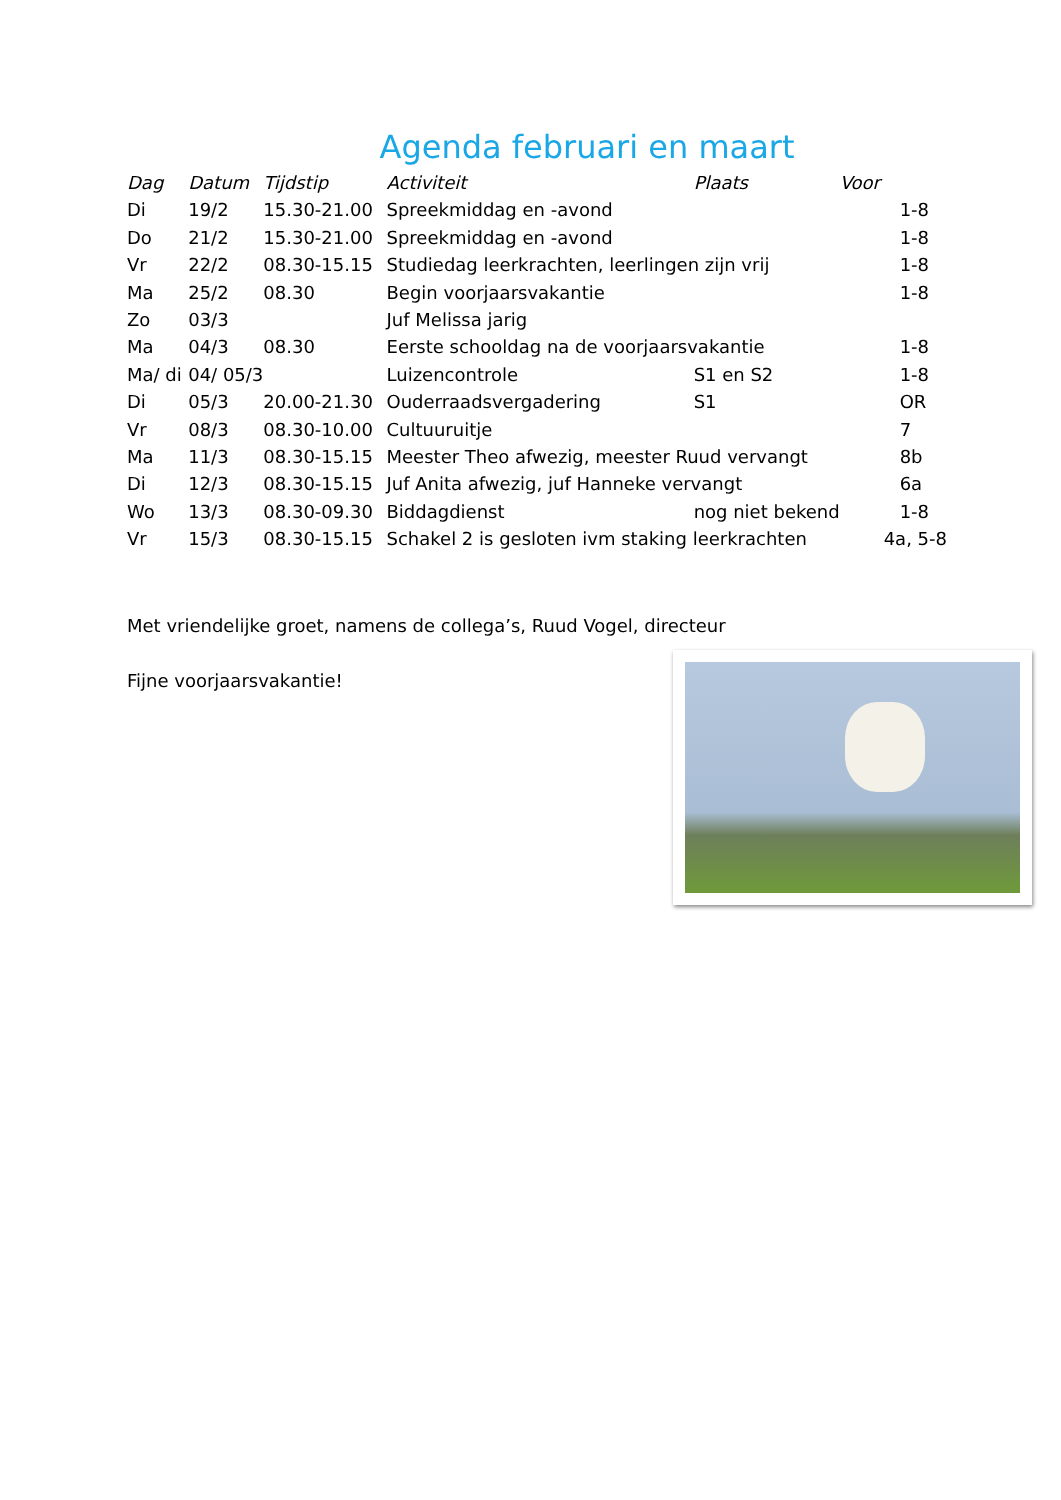Agenda februari en maart
| Dag | Datum | Tijdstip | Activiteit | Plaats | Voor |
| --- | --- | --- | --- | --- | --- |
| Di | 19/2 | 15.30-21.00 | Spreekmiddag en -avond | | 1-8 |
| Do | 21/2 | 15.30-21.00 | Spreekmiddag en -avond | | 1-8 |
| Vr | 22/2 | 08.30-15.15 | Studiedag leerkrachten, leerlingen zijn vrij | | 1-8 |
| Ma | 25/2 | 08.30 | Begin voorjaarsvakantie | | 1-8 |
| Zo | 03/3 | | Juf Melissa jarig | | |
| Ma | 04/3 | 08.30 | Eerste schooldag na de voorjaarsvakantie | | 1-8 |
| Ma/ di | 04/ 05/3 | | Luizencontrole | S1 en S2 | 1-8 |
| Di | 05/3 | 20.00-21.30 | Ouderraadsvergadering | S1 | OR |
| Vr | 08/3 | 08.30-10.00 | Cultuuruitje | | 7 |
| Ma | 11/3 | 08.30-15.15 | Meester Theo afwezig, meester Ruud vervangt | | 8b |
| Di | 12/3 | 08.30-15.15 | Juf Anita afwezig, juf Hanneke vervangt | | 6a |
| Wo | 13/3 | 08.30-09.30 | Biddagdienst | nog niet bekend | 1-8 |
| Vr | 15/3 | 08.30-15.15 | Schakel 2 is gesloten ivm staking leerkrachten | | 4a, 5-8 |
Met vriendelijke groet, namens de collega’s, Ruud Vogel, directeur
Fijne voorjaarsvakantie!